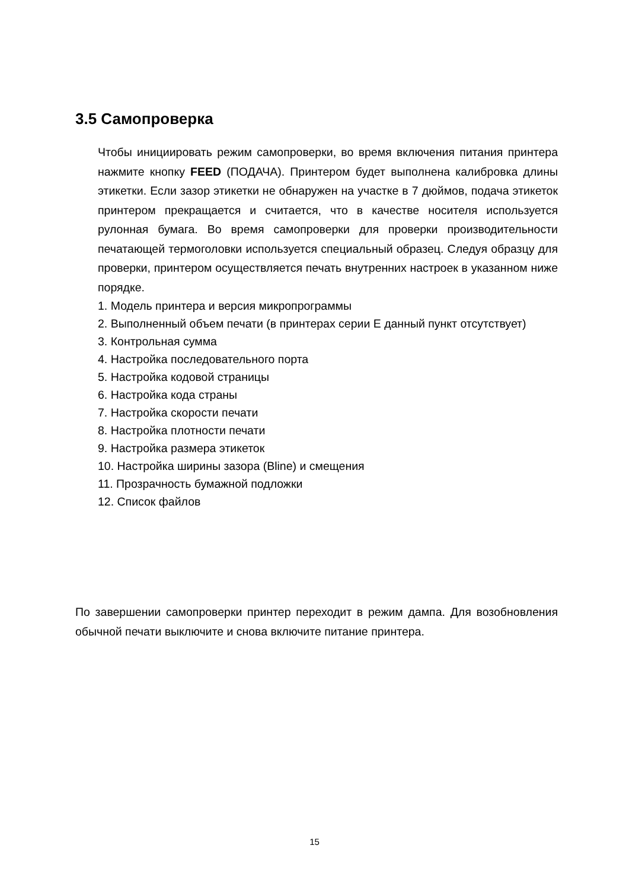3.5 Самопроверка
Чтобы инициировать режим самопроверки, во время включения питания принтера нажмите кнопку FEED (ПОДАЧА). Принтером будет выполнена калибровка длины этикетки. Если зазор этикетки не обнаружен на участке в 7 дюймов, подача этикеток принтером прекращается и считается, что в качестве носителя используется рулонная бумага. Во время самопроверки для проверки производительности печатающей термоголовки используется специальный образец. Следуя образцу для проверки, принтером осуществляется печать внутренних настроек в указанном ниже порядке.
1. Модель принтера и версия микропрограммы
2. Выполненный объем печати (в принтерах серии E данный пункт отсутствует)
3. Контрольная сумма
4. Настройка последовательного порта
5. Настройка кодовой страницы
6. Настройка кода страны
7. Настройка скорости печати
8. Настройка плотности печати
9. Настройка размера этикеток
10. Настройка ширины зазора (Bline) и смещения
11. Прозрачность бумажной подложки
12. Список файлов
По завершении самопроверки принтер переходит в режим дампа. Для возобновления обычной печати выключите и снова включите питание принтера.
15